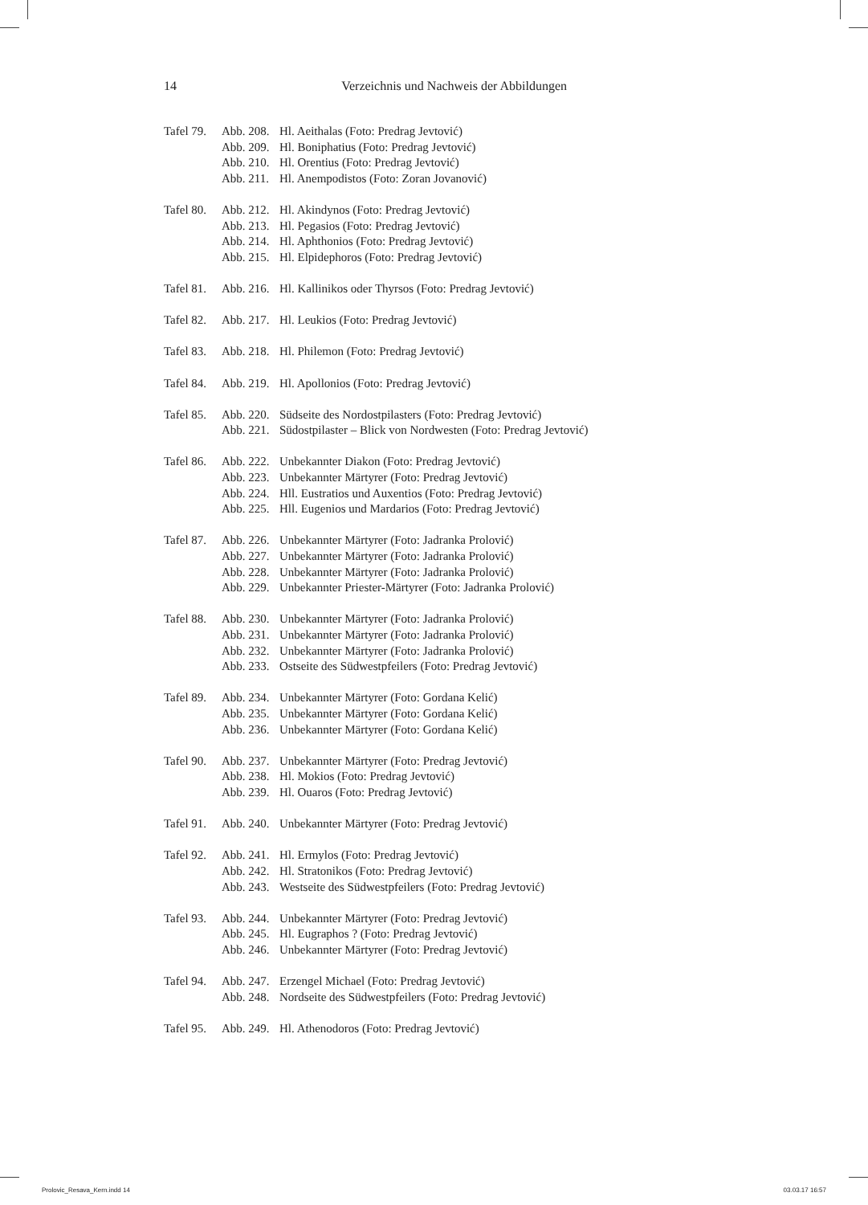14 Verzeichnis und Nachweis der Abbildungen
Tafel 79. Abb. 208. Hl. Aeithalas (Foto: Predrag Jevtović) Abb. 209. Hl. Boniphatius (Foto: Predrag Jevtović) Abb. 210. Hl. Orentius (Foto: Predrag Jevtović) Abb. 211. Hl. Anempodistos (Foto: Zoran Jovanović)
Tafel 80. Abb. 212. Hl. Akindynos (Foto: Predrag Jevtović) Abb. 213. Hl. Pegasios (Foto: Predrag Jevtović) Abb. 214. Hl. Aphthonios (Foto: Predrag Jevtović) Abb. 215. Hl. Elpidephoros (Foto: Predrag Jevtović)
Tafel 81. Abb. 216. Hl. Kallinikos oder Thyrsos (Foto: Predrag Jevtović)
Tafel 82. Abb. 217. Hl. Leukios (Foto: Predrag Jevtović)
Tafel 83. Abb. 218. Hl. Philemon (Foto: Predrag Jevtović)
Tafel 84. Abb. 219. Hl. Apollonios (Foto: Predrag Jevtović)
Tafel 85. Abb. 220. Südseite des Nordostpilasters (Foto: Predrag Jevtović) Abb. 221. Südostpilaster – Blick von Nordwesten (Foto: Predrag Jevtović)
Tafel 86. Abb. 222. Unbekannter Diakon (Foto: Predrag Jevtović) Abb. 223. Unbekannter Märtyrer (Foto: Predrag Jevtović) Abb. 224. Hll. Eustratios und Auxentios (Foto: Predrag Jevtović) Abb. 225. Hll. Eugenios und Mardarios (Foto: Predrag Jevtović)
Tafel 87. Abb. 226. Unbekannter Märtyrer (Foto: Jadranka Prolović) Abb. 227. Unbekannter Märtyrer (Foto: Jadranka Prolović) Abb. 228. Unbekannter Märtyrer (Foto: Jadranka Prolović) Abb. 229. Unbekannter Priester-Märtyrer (Foto: Jadranka Prolović)
Tafel 88. Abb. 230. Unbekannter Märtyrer (Foto: Jadranka Prolović) Abb. 231. Unbekannter Märtyrer (Foto: Jadranka Prolović) Abb. 232. Unbekannter Märtyrer (Foto: Jadranka Prolović) Abb. 233. Ostseite des Südwestpfeilers (Foto: Predrag Jevtović)
Tafel 89. Abb. 234. Unbekannter Märtyrer (Foto: Gordana Kelić) Abb. 235. Unbekannter Märtyrer (Foto: Gordana Kelić) Abb. 236. Unbekannter Märtyrer (Foto: Gordana Kelić)
Tafel 90. Abb. 237. Unbekannter Märtyrer (Foto: Predrag Jevtović) Abb. 238. Hl. Mokios (Foto: Predrag Jevtović) Abb. 239. Hl. Ouaros (Foto: Predrag Jevtović)
Tafel 91. Abb. 240. Unbekannter Märtyrer (Foto: Predrag Jevtović)
Tafel 92. Abb. 241. Hl. Ermylos (Foto: Predrag Jevtović) Abb. 242. Hl. Stratonikos (Foto: Predrag Jevtović) Abb. 243. Westseite des Südwestpfeilers (Foto: Predrag Jevtović)
Tafel 93. Abb. 244. Unbekannter Märtyrer (Foto: Predrag Jevtović) Abb. 245. Hl. Eugraphos ? (Foto: Predrag Jevtović) Abb. 246. Unbekannter Märtyrer (Foto: Predrag Jevtović)
Tafel 94. Abb. 247. Erzengel Michael (Foto: Predrag Jevtović) Abb. 248. Nordseite des Südwestpfeilers (Foto: Predrag Jevtović)
Tafel 95. Abb. 249. Hl. Athenodoros (Foto: Predrag Jevtović)
Prolovic_Resava_Kern.indd 14 03.03.17 16:57